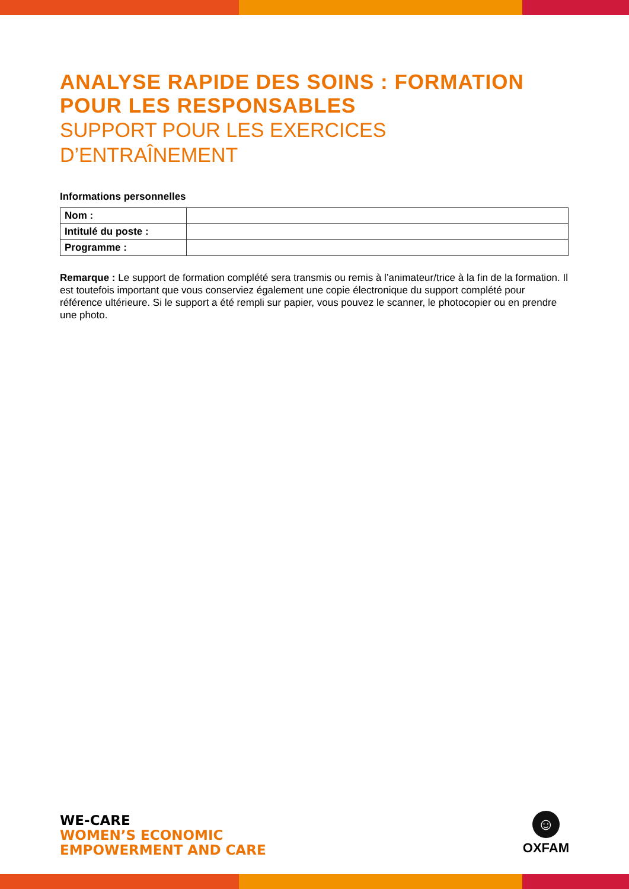ANALYSE RAPIDE DES SOINS : FORMATION POUR LES RESPONSABLES
SUPPORT POUR LES EXERCICES D’ENTRAÎNEMENT
Informations personnelles
| Nom : | |
| Intitulé du poste : | |
| Programme : | |
Remarque : Le support de formation complété sera transmis ou remis à l’animateur/trice à la fin de la formation. Il est toutefois important que vous conserviez également une copie électronique du support complété pour référence ultérieure. Si le support a été rempli sur papier, vous pouvez le scanner, le photocopier ou en prendre une photo.
WE-CARE
WOMEN’S ECONOMIC
EMPOWERMENT AND CARE
☺
OXFAM